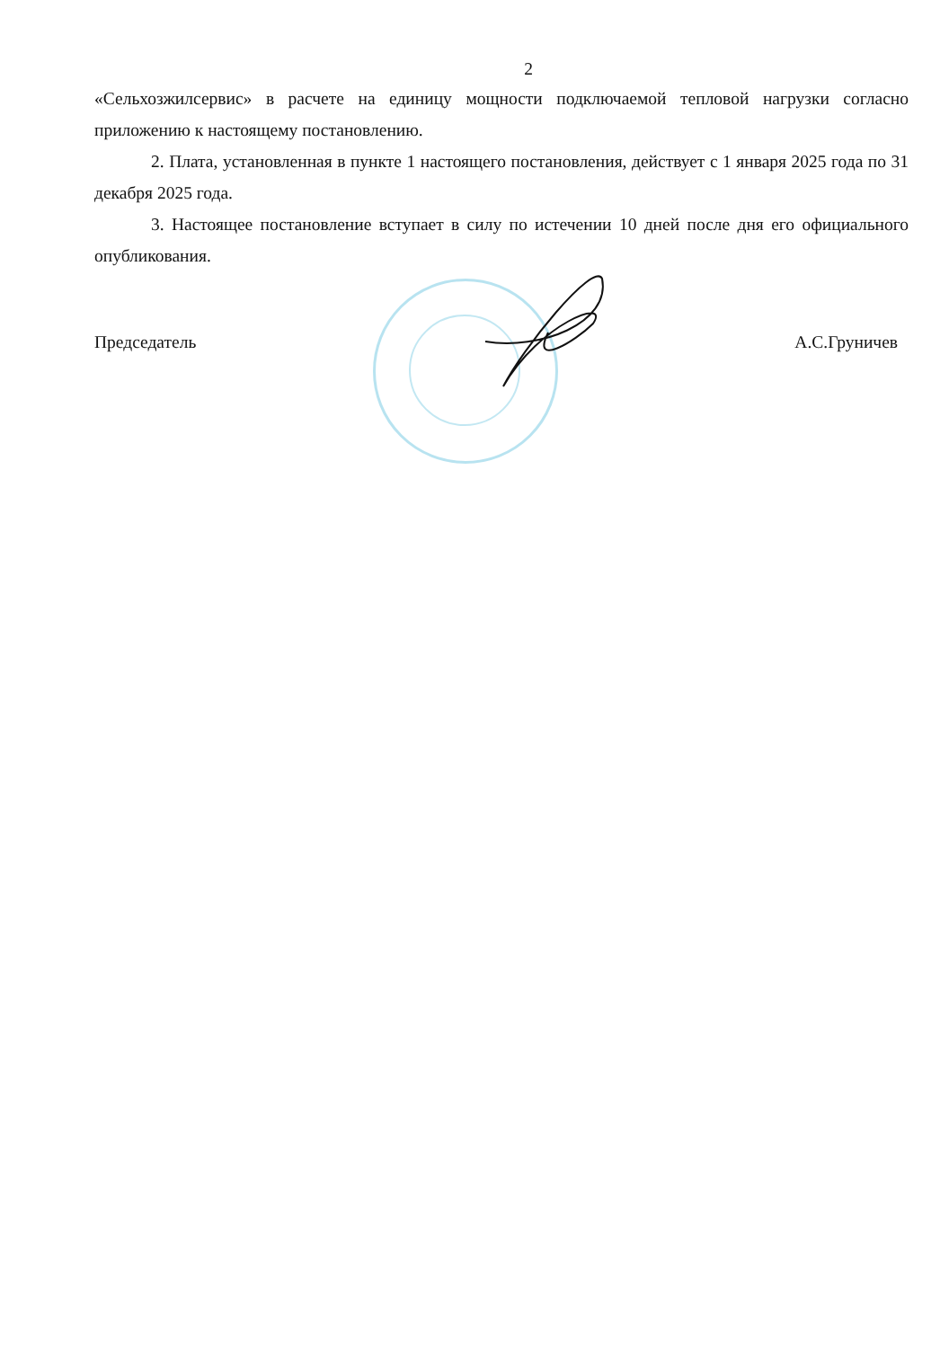2
«Сельхозжилсервис» в расчете на единицу мощности подключаемой тепловой нагрузки согласно приложению к настоящему постановлению.
2. Плата, установленная в пункте 1 настоящего постановления, действует с 1 января 2025 года по 31 декабря 2025 года.
3. Настоящее постановление вступает в силу по истечении 10 дней после дня его официального опубликования.
Председатель А.С.Груничев